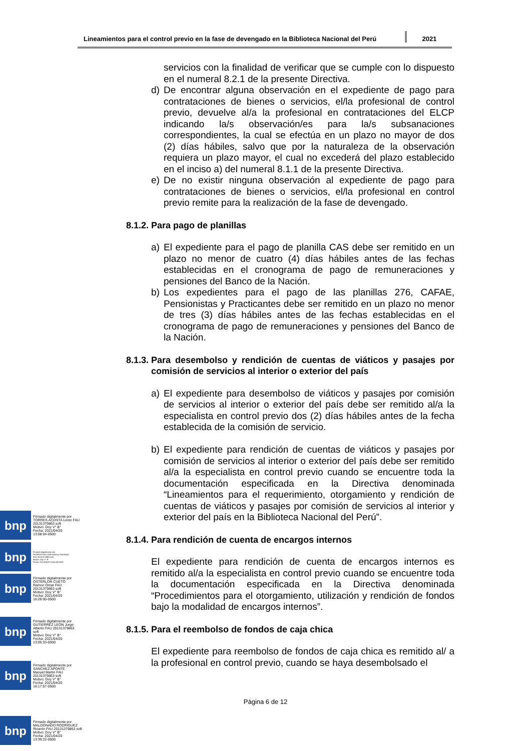Lineamientos para el control previo en la fase de devengado en la Biblioteca Nacional del Perú
2021
servicios con la finalidad de verificar que se cumple con lo dispuesto en el numeral 8.2.1 de la presente Directiva.
d) De encontrar alguna observación en el expediente de pago para contrataciones de bienes o servicios, el/la profesional de control previo, devuelve al/a la profesional en contrataciones del ELCP indicando la/s observación/es para la/s subsanaciones correspondientes, la cual se efectúa en un plazo no mayor de dos (2) días hábiles, salvo que por la naturaleza de la observación requiera un plazo mayor, el cual no excederá del plazo establecido en el inciso a) del numeral 8.1.1 de la presente Directiva.
e) De no existir ninguna observación al expediente de pago para contrataciones de bienes o servicios, el/la profesional en control previo remite para la realización de la fase de devengado.
8.1.2. Para pago de planillas
a) El expediente para el pago de planilla CAS debe ser remitido en un plazo no menor de cuatro (4) días hábiles antes de las fechas establecidas en el cronograma de pago de remuneraciones y pensiones del Banco de la Nación.
b) Los expedientes para el pago de las planillas 276, CAFAE, Pensionistas y Practicantes debe ser remitido en un plazo no menor de tres (3) días hábiles antes de las fechas establecidas en el cronograma de pago de remuneraciones y pensiones del Banco de la Nación.
8.1.3. Para desembolso y rendición de cuentas de viáticos y pasajes por comisión de servicios al interior o exterior del país
a) El expediente para desembolso de viáticos y pasajes por comisión de servicios al interior o exterior del país debe ser remitido al/a la especialista en control previo dos (2) días hábiles antes de la fecha establecida de la comisión de servicio.
b) El expediente para rendición de cuentas de viáticos y pasajes por comisión de servicios al interior o exterior del país debe ser remitido al/a la especialista en control previo cuando se encuentre toda la documentación especificada en la Directiva denominada “Lineamientos para el requerimiento, otorgamiento y rendición de cuentas de viáticos y pasajes por comisión de servicios al interior y exterior del país en la Biblioteca Nacional del Perú”.
8.1.4. Para rendición de cuenta de encargos internos
El expediente para rendición de cuenta de encargos internos es remitido al/a la especialista en control previo cuando se encuentre toda la documentación especificada en la Directiva denominada “Procedimientos para el otorgamiento, utilización y rendición de fondos bajo la modalidad de encargos internos”.
8.1.5. Para el reembolso de fondos de caja chica
El expediente para reembolso de fondos de caja chica es remitido al/ a la profesional en control previo, cuando se haya desembolsado el
Página 6 de 12
bnp
Firmado digitalmente por
TORRES ACOSTA Lenin FAU
20131379863 soft
Motivo: Doy V° B°
Fecha: 2021/04/20
13:08:04-0500
bnp
Firmado digitalmente por
RIVEROS FALCONI Anthony Godofredo
FAU 20131379863 soft
Motivo: Doy V° B°
Fecha: 2021/04/20 13:41:45-0500
bnp
Firmado digitalmente por
OSTERLOH CUETO
Ramon Omar FAU
20131379863 soft
Motivo: Doy V° B°
Fecha: 2021/04/20
16:28:00-0500
bnp
Firmado digitalmente por
GUTIERREZ LEON Jorge
Alberto FAU 20131379863
soft
Motivo: Doy V° B°
Fecha: 2021/04/20
13:05:33-0500
bnp
Firmado digitalmente por
SANCHEZ APONTE
Manuel Martin FAU
20131379863 soft
Motivo: Doy V° B°
Fecha: 2021/04/20
16:17:57-0500
bnp
Firmado digitalmente por
MALDONADO RODRIGUEZ
Ricardo FAU 20131379863 soft
Motivo: Doy V° B°
Fecha: 2021/04/20
13:39:22-0500